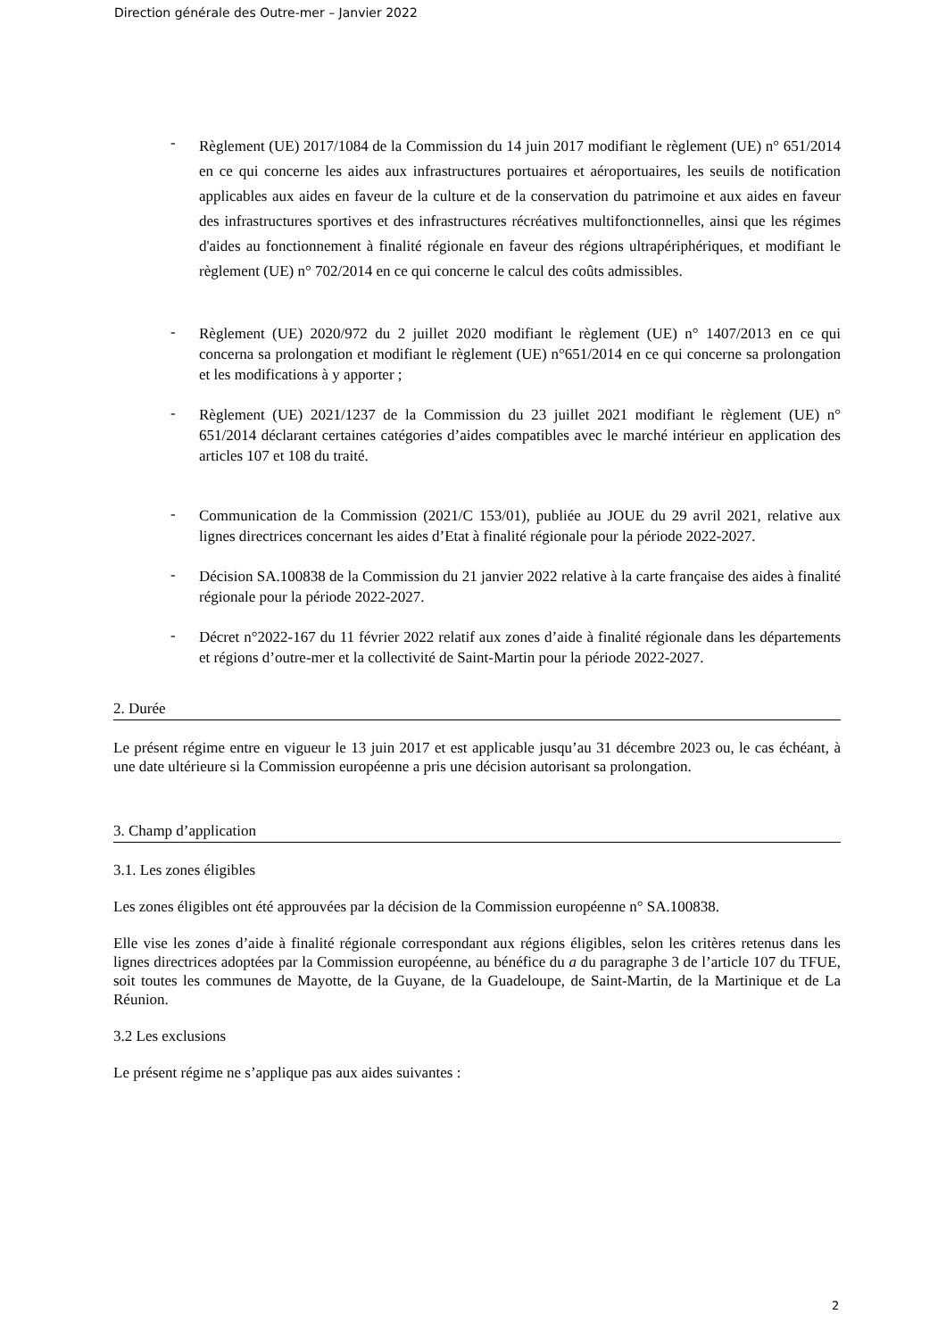Direction générale des Outre-mer – Janvier 2022
- Règlement (UE) 2017/1084 de la Commission du 14 juin 2017 modifiant le règlement (UE) n° 651/2014 en ce qui concerne les aides aux infrastructures portuaires et aéroportuaires, les seuils de notification applicables aux aides en faveur de la culture et de la conservation du patrimoine et aux aides en faveur des infrastructures sportives et des infrastructures récréatives multifonctionnelles, ainsi que les régimes d'aides au fonctionnement à finalité régionale en faveur des régions ultrapériphériques, et modifiant le règlement (UE) n° 702/2014 en ce qui concerne le calcul des coûts admissibles.
- Règlement (UE) 2020/972 du 2 juillet 2020 modifiant le règlement (UE) n° 1407/2013 en ce qui concerna sa prolongation et modifiant le règlement (UE) n°651/2014 en ce qui concerne sa prolongation et les modifications à y apporter ;
- Règlement (UE) 2021/1237 de la Commission du 23 juillet 2021 modifiant le règlement (UE) n° 651/2014 déclarant certaines catégories d’aides compatibles avec le marché intérieur en application des articles 107 et 108 du traité.
- Communication de la Commission (2021/C 153/01), publiée au JOUE du 29 avril 2021, relative aux lignes directrices concernant les aides d’Etat à finalité régionale pour la période 2022-2027.
- Décision SA.100838 de la Commission du 21 janvier 2022 relative à la carte française des aides à finalité régionale pour la période 2022-2027.
- Décret n°2022-167 du 11 février 2022 relatif aux zones d’aide à finalité régionale dans les départements et régions d’outre-mer et la collectivité de Saint-Martin pour la période 2022-2027.
2. Durée
Le présent régime entre en vigueur le 13 juin 2017 et est applicable jusqu’au 31 décembre 2023 ou, le cas échéant, à une date ultérieure si la Commission européenne a pris une décision autorisant sa prolongation.
3. Champ d’application
3.1. Les zones éligibles
Les zones éligibles ont été approuvées par la décision de la Commission européenne n° SA.100838.
Elle vise les zones d’aide à finalité régionale correspondant aux régions éligibles, selon les critères retenus dans les lignes directrices adoptées par la Commission européenne, au bénéfice du a du paragraphe 3 de l’article 107 du TFUE, soit toutes les communes de Mayotte, de la Guyane, de la Guadeloupe, de Saint-Martin, de la Martinique et de La Réunion.
3.2 Les exclusions
Le présent régime ne s’applique pas aux aides suivantes :
2